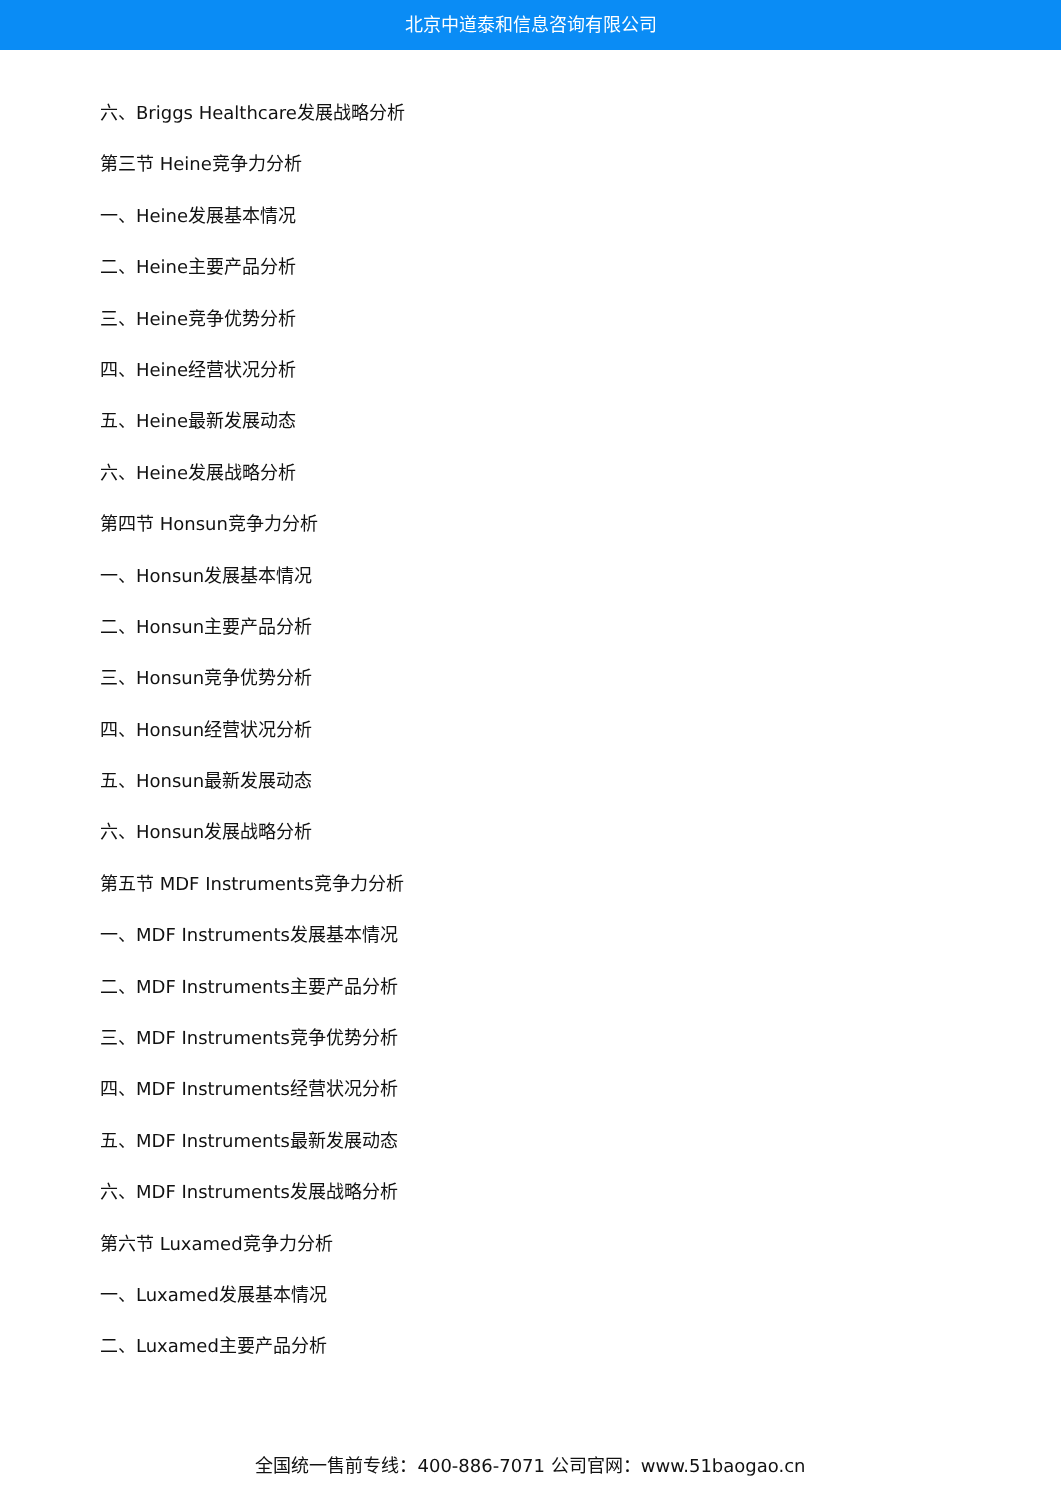北京中道泰和信息咨询有限公司
六、Briggs Healthcare发展战略分析
第三节 Heine竞争力分析
一、Heine发展基本情况
二、Heine主要产品分析
三、Heine竞争优势分析
四、Heine经营状况分析
五、Heine最新发展动态
六、Heine发展战略分析
第四节 Honsun竞争力分析
一、Honsun发展基本情况
二、Honsun主要产品分析
三、Honsun竞争优势分析
四、Honsun经营状况分析
五、Honsun最新发展动态
六、Honsun发展战略分析
第五节 MDF Instruments竞争力分析
一、MDF Instruments发展基本情况
二、MDF Instruments主要产品分析
三、MDF Instruments竞争优势分析
四、MDF Instruments经营状况分析
五、MDF Instruments最新发展动态
六、MDF Instruments发展战略分析
第六节 Luxamed竞争力分析
一、Luxamed发展基本情况
二、Luxamed主要产品分析
全国统一售前专线：400-886-7071 公司官网：www.51baogao.cn